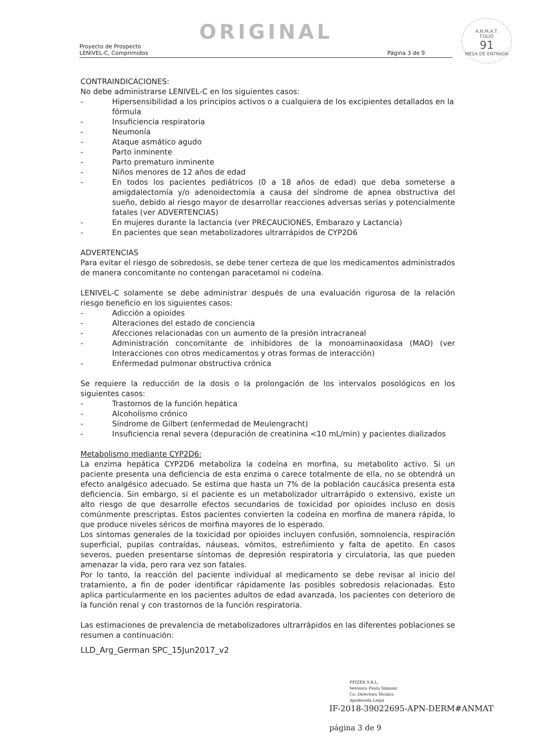ORIGINAL
Proyecto de Prospecto
LENIVEL-C, Comprimidos
Página 3 de 9
A.N.M.A.T.
FOLIO
91
MESA DE ENTRADA
CONTRAINDICACIONES:
No debe administrarse LENIVEL-C en los siguientes casos:
- Hipersensibilidad a los principios activos o a cualquiera de los excipientes detallados en la fórmula
- Insuficiencia respiratoria
- Neumonía
- Ataque asmático agudo
- Parto inminente
- Parto prematuro inminente
- Niños menores de 12 años de edad
- En todos los pacientes pediátricos (0 a 18 años de edad) que deba someterse a amigdalectomía y/o adenoidectomía a causa del síndrome de apnea obstructiva del sueño, debido al riesgo mayor de desarrollar reacciones adversas serias y potencialmente fatales (ver ADVERTENCIAS)
- En mujeres durante la lactancia (ver PRECAUCIONES, Embarazo y Lactancia)
- En pacientes que sean metabolizadores ultrarrápidos de CYP2D6
ADVERTENCIAS
Para evitar el riesgo de sobredosis, se debe tener certeza de que los medicamentos administrados de manera concomitante no contengan paracetamol ni codeína.
LENIVEL-C solamente se debe administrar después de una evaluación rigurosa de la relación riesgo beneficio en los siguientes casos:
- Adicción a opioides
- Alteraciones del estado de conciencia
- Afecciones relacionadas con un aumento de la presión intracraneal
- Administración concomitante de inhibidores de la monoaminaoxidasa (MAO) (ver Interacciones con otros medicamentos y otras formas de interacción)
- Enfermedad pulmonar obstructiva crónica
Se requiere la reducción de la dosis o la prolongación de los intervalos posológicos en los siguientes casos:
- Trastornos de la función hepática
- Alcoholismo crónico
- Síndrome de Gilbert (enfermedad de Meulengracht)
- Insuficiencia renal severa (depuración de creatinina <10 mL/min) y pacientes dializados
Metabolismo mediante CYP2D6:
La enzima hepática CYP2D6 metaboliza la codeína en morfina, su metabolito activo. Si un paciente presenta una deficiencia de esta enzima o carece totalmente de ella, no se obtendrá un efecto analgésico adecuado. Se estima que hasta un 7% de la población caucásica presenta esta deficiencia. Sin embargo, si el paciente es un metabolizador ultrarrápido o extensivo, existe un alto riesgo de que desarrolle efectos secundarios de toxicidad por opioides incluso en dosis comúnmente prescriptas. Estos pacientes convierten la codeína en morfina de manera rápida, lo que produce niveles séricos de morfina mayores de lo esperado.
Los síntomas generales de la toxicidad por opioides incluyen confusión, somnolencia, respiración superficial, pupilas contraídas, náuseas, vómitos, estreñimiento y falta de apetito. En casos severos, pueden presentarse síntomas de depresión respiratoria y circulatoria, las que pueden amenazar la vida, pero rara vez son fatales.
Por lo tanto, la reacción del paciente individual al medicamento se debe revisar al inicio del tratamiento, a fin de poder identificar rápidamente las posibles sobredosis relacionadas. Esto aplica particularmente en los pacientes adultos de edad avanzada, los pacientes con deterioro de la función renal y con trastornos de la función respiratoria.
Las estimaciones de prevalencia de metabolizadores ultrarrápidos en las diferentes poblaciones se resumen a continuación:
LLD_Arg_German SPC_15Jun2017_v2
PFIZER S.R.L.
Verónica Paula Simunic
Co- Directora Técnica
Apoderada Legal
IF-2018-39022695-APN-DERM#ANMAT
página 3 de 9